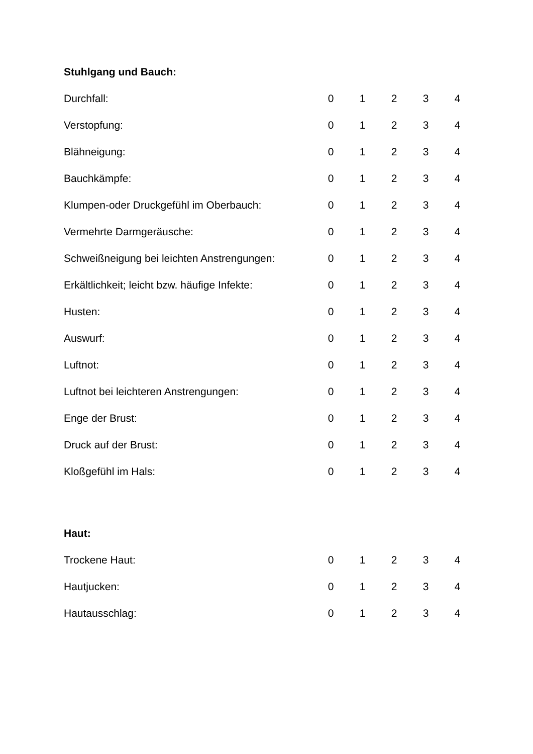Stuhlgang und Bauch:
| Durchfall: | 0 | 1 | 2 | 3 | 4 |
| Verstopfung: | 0 | 1 | 2 | 3 | 4 |
| Blähneigung: | 0 | 1 | 2 | 3 | 4 |
| Bauchkämpfe: | 0 | 1 | 2 | 3 | 4 |
| Klumpen-oder Druckgefühl im Oberbauch: | 0 | 1 | 2 | 3 | 4 |
| Vermehrte Darmgeräusche: | 0 | 1 | 2 | 3 | 4 |
| Schweißneigung bei leichten Anstrengungen: | 0 | 1 | 2 | 3 | 4 |
| Erkältlichkeit; leicht bzw. häufige Infekte: | 0 | 1 | 2 | 3 | 4 |
| Husten: | 0 | 1 | 2 | 3 | 4 |
| Auswurf: | 0 | 1 | 2 | 3 | 4 |
| Luftnot: | 0 | 1 | 2 | 3 | 4 |
| Luftnot bei leichteren Anstrengungen: | 0 | 1 | 2 | 3 | 4 |
| Enge der Brust: | 0 | 1 | 2 | 3 | 4 |
| Druck auf der Brust: | 0 | 1 | 2 | 3 | 4 |
| Kloßgefühl im Hals: | 0 | 1 | 2 | 3 | 4 |
Haut:
| Trockene Haut: | 0 | 1 | 2 | 3 | 4 |
| Hautjucken: | 0 | 1 | 2 | 3 | 4 |
| Hautausschlag: | 0 | 1 | 2 | 3 | 4 |